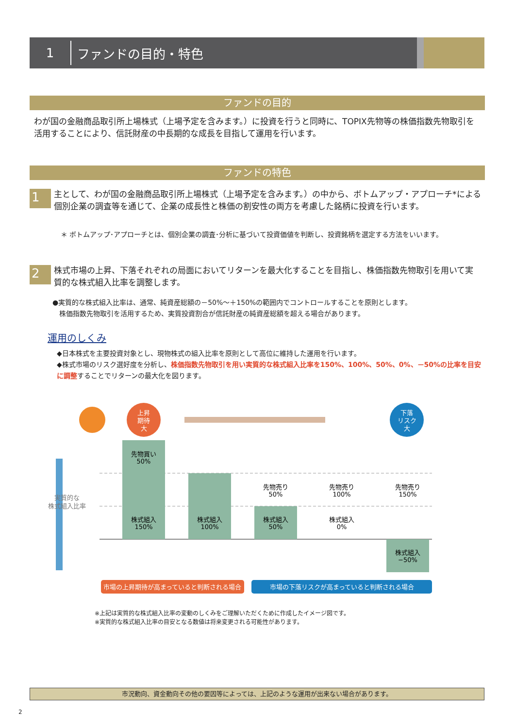1
ファンドの目的・特色
ファンドの目的
わが国の金融商品取引所上場株式（上場予定を含みます。）に投資を行うと同時に、TOPIX先物等の株価指数先物取引を活用することにより、信託財産の中長期的な成長を目指して運用を行います。
ファンドの特色
1
主として、わが国の金融商品取引所上場株式（上場予定を含みます。）の中から、ボトムアップ・アプローチ*による個別企業の調査等を通じて、企業の成長性と株価の割安性の両方を考慮した銘柄に投資を行います。
＊ ボトムアップ･アプローチとは、個別企業の調査･分析に基づいて投資価値を判断し、投資銘柄を選定する方法をいいます。
2
株式市場の上昇、下落それぞれの局面においてリターンを最大化することを目指し、株価指数先物取引を用いて実質的な株式組入比率を調整します。
●実質的な株式組入比率は、通常、純資産総額の－50%～＋150%の範囲内でコントロールすることを原則とします。
　株価指数先物取引を活用するため、実質投資割合が信託財産の純資産総額を超える場合があります。
運用のしくみ
◆日本株式を主要投資対象とし、現物株式の組入比率を原則として高位に維持した運用を行います。
◆株式市場のリスク選好度を分析し、株価指数先物取引を用い実質的な株式組入比率を150%、100%、50%、0%、－50%の比率を目安に調整することでリターンの最大化を図ります。
上昇
期待
大
下落
リスク
大
実質的な
株式組入比率
先物買い
50%
株式組入
150%
株式組入
100%
先物売り
50%
株式組入
50%
先物売り
100%
株式組入
0%
先物売り
150%
株式組入
−50%
市場の上昇期待が高まっていると判断される場合
市場の下落リスクが高まっていると判断される場合
※上記は実質的な株式組入比率の変動のしくみをご理解いただくために作成したイメージ図です。
※実質的な株式組入比率の目安となる数値は将来変更される可能性があります。
市況動向、資金動向その他の要因等によっては、上記のような運用が出来ない場合があります。
2